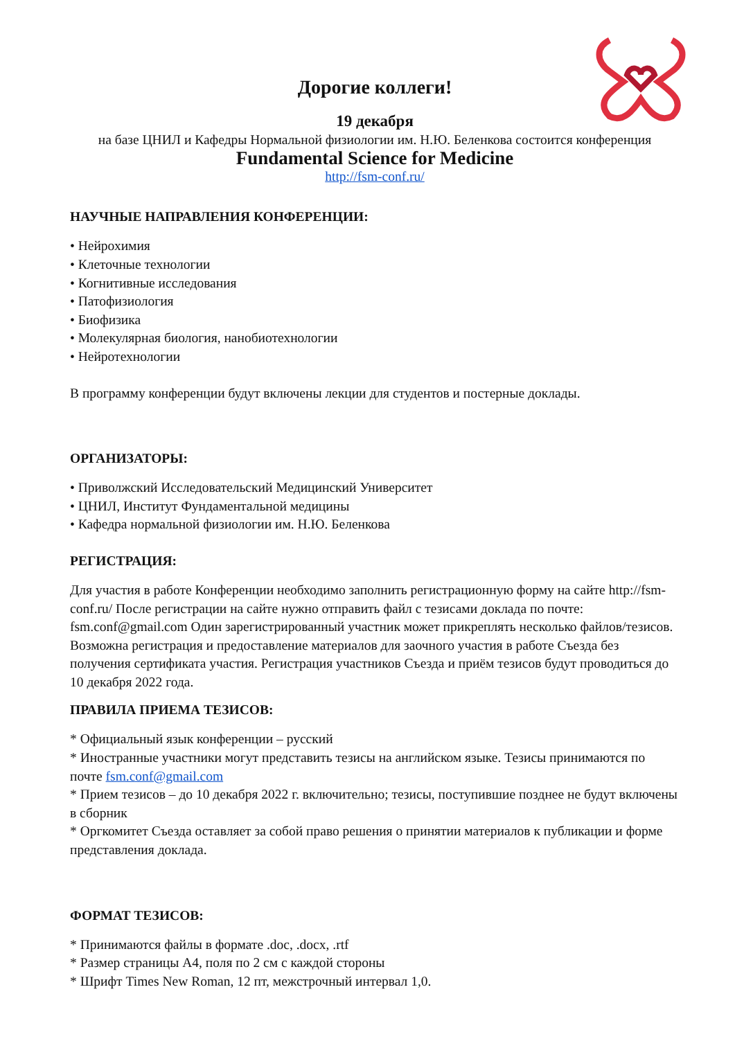Дорогие коллеги!
19 декабря
на базе ЦНИЛ и Кафедры Нормальной физиологии им. Н.Ю. Беленкова состоится конференция
Fundamental Science for Medicine
http://fsm-conf.ru/
НАУЧНЫЕ НАПРАВЛЕНИЯ КОНФЕРЕНЦИИ:
• Нейрохимия
• Клеточные технологии
• Когнитивные исследования
• Патофизиология
• Биофизика
• Молекулярная биология, нанобиотехнологии
• Нейротехнологии
В программу конференции будут включены лекции для студентов и постерные доклады.
ОРГАНИЗАТОРЫ:
• Приволжский Исследовательский Медицинский Университет
• ЦНИЛ, Институт Фундаментальной медицины
• Кафедра нормальной физиологии им. Н.Ю. Беленкова
РЕГИСТРАЦИЯ:
Для участия в работе Конференции необходимо заполнить регистрационную форму на сайте http://fsm-conf.ru/ После регистрации на сайте нужно отправить файл с тезисами доклада по почте: fsm.conf@gmail.com Один зарегистрированный участник может прикреплять несколько файлов/тезисов. Возможна регистрация и предоставление материалов для заочного участия в работе Съезда без получения сертификата участия. Регистрация участников Съезда и приём тезисов будут проводиться до 10 декабря 2022 года.
ПРАВИЛА ПРИЕМА ТЕЗИСОВ:
* Официальный язык конференции – русский
* Иностранные участники могут представить тезисы на английском языке. Тезисы принимаются по почте fsm.conf@gmail.com
* Прием тезисов – до 10 декабря 2022 г. включительно; тезисы, поступившие позднее не будут включены в сборник
* Оргкомитет Съезда оставляет за собой право решения о принятии материалов к публикации и форме представления доклада.
ФОРМАТ ТЕЗИСОВ:
* Принимаются файлы в формате .doc, .docx, .rtf
* Размер страницы А4, поля по 2 см с каждой стороны
* Шрифт Times New Roman, 12 пт, межстрочный интервал 1,0.